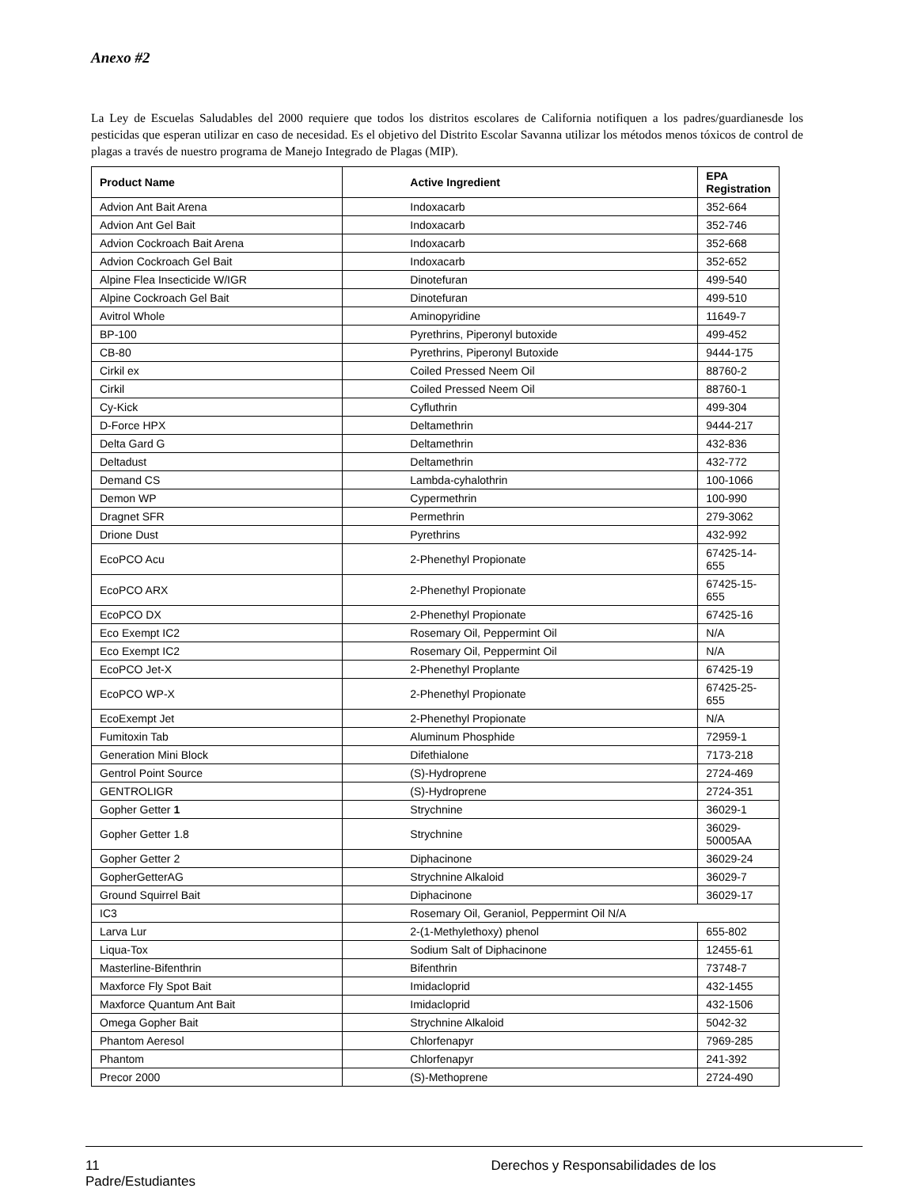Anexo #2
La Ley de Escuelas Saludables del 2000 requiere que todos los distritos escolares de California notifiquen a los padres/guardianesde los pesticidas que esperan utilizar en caso de necesidad. Es el objetivo del Distrito Escolar Savanna utilizar los métodos menos tóxicos de control de plagas a través de nuestro programa de Manejo Integrado de Plagas (MIP).
| Product Name | Active Ingredient | EPA Registration |
| --- | --- | --- |
| Advion Ant Bait Arena | Indoxacarb | 352-664 |
| Advion Ant Gel Bait | Indoxacarb | 352-746 |
| Advion Cockroach Bait Arena | Indoxacarb | 352-668 |
| Advion Cockroach Gel Bait | Indoxacarb | 352-652 |
| Alpine Flea Insecticide W/IGR | Dinotefuran | 499-540 |
| Alpine Cockroach Gel Bait | Dinotefuran | 499-510 |
| Avitrol Whole | Aminopyridine | 11649-7 |
| BP-100 | Pyrethrins, Piperonyl butoxide | 499-452 |
| CB-80 | Pyrethrins, Piperonyl Butoxide | 9444-175 |
| Cirkil ex | Coiled Pressed Neem Oil | 88760-2 |
| Cirkil | Coiled Pressed Neem Oil | 88760-1 |
| Cy-Kick | Cyfluthrin | 499-304 |
| D-Force HPX | Deltamethrin | 9444-217 |
| Delta Gard G | Deltamethrin | 432-836 |
| Deltadust | Deltamethrin | 432-772 |
| Demand CS | Lambda-cyhalothrin | 100-1066 |
| Demon WP | Cypermethrin | 100-990 |
| Dragnet SFR | Permethrin | 279-3062 |
| Drione Dust | Pyrethrins | 432-992 |
| EcoPCO Acu | 2-Phenethyl Propionate | 67425-14-655 |
| EcoPCO ARX | 2-Phenethyl Propionate | 67425-15-655 |
| EcoPCO DX | 2-Phenethyl Propionate | 67425-16 |
| Eco Exempt IC2 | Rosemary Oil, Peppermint Oil | N/A |
| Eco Exempt IC2 | Rosemary Oil, Peppermint Oil | N/A |
| EcoPCO Jet-X | 2-Phenethyl Proplante | 67425-19 |
| EcoPCO WP-X | 2-Phenethyl Propionate | 67425-25-655 |
| EcoExempt Jet | 2-Phenethyl Propionate | N/A |
| Fumitoxin Tab | Aluminum Phosphide | 72959-1 |
| Generation Mini Block | Difethialone | 7173-218 |
| Gentrol Point Source | (S)-Hydroprene | 2724-469 |
| GENTROLIGR | (S)-Hydroprene | 2724-351 |
| Gopher Getter 1 | Strychnine | 36029-1 |
| Gopher Getter 1.8 | Strychnine | 36029-50005AA |
| Gopher Getter 2 | Diphacinone | 36029-24 |
| GopherGetterAG | Strychnine Alkaloid | 36029-7 |
| Ground Squirrel Bait | Diphacinone | 36029-17 |
| IC3 | Rosemary Oil, Geraniol, Peppermint Oil N/A | |
| Larva Lur | 2-(1-Methylethoxy) phenol | 655-802 |
| Liqua-Tox | Sodium Salt of Diphacinone | 12455-61 |
| Masterline-Bifenthrin | Bifenthrin | 73748-7 |
| Maxforce Fly Spot Bait | Imidacloprid | 432-1455 |
| Maxforce Quantum Ant Bait | Imidacloprid | 432-1506 |
| Omega Gopher Bait | Strychnine Alkaloid | 5042-32 |
| Phantom Aeresol | Chlorfenapyr | 7969-285 |
| Phantom | Chlorfenapyr | 241-392 |
| Precor 2000 | (S)-Methoprene | 2724-490 |
11 Derechos y Responsabilidades de los
Padre/Estudiantes